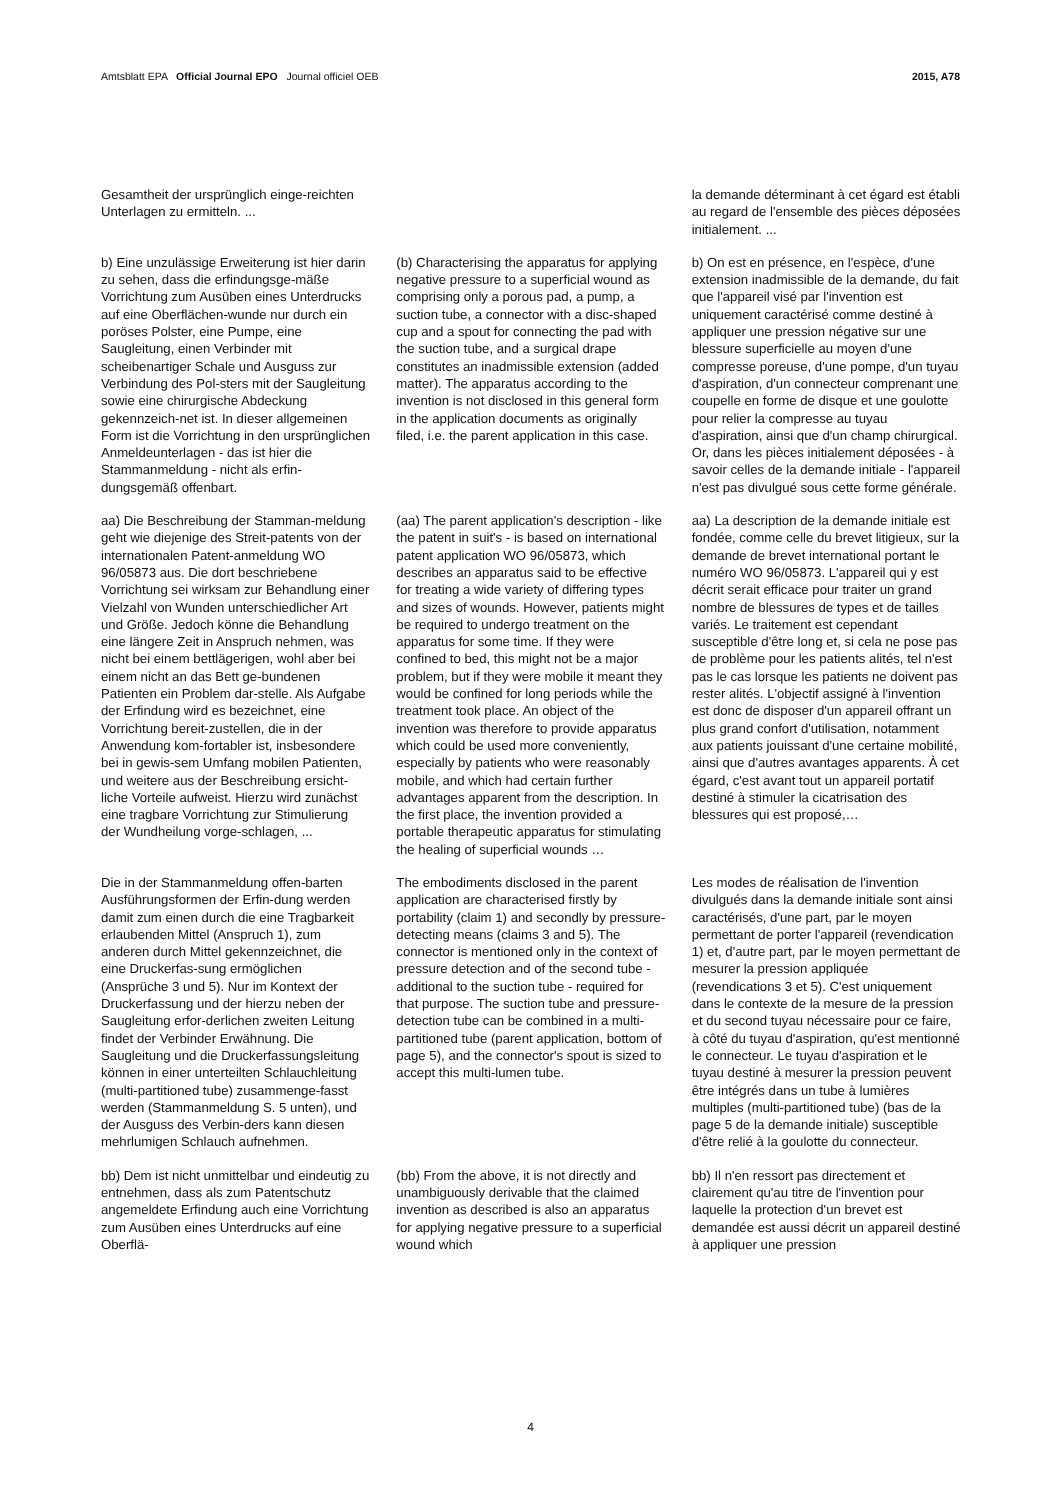Amtsblatt EPA Official Journal EPO Journal officiel OEB 2015, A78
Gesamtheit der ursprünglich einge-reichten Unterlagen zu ermitteln. ...
la demande déterminant à cet égard est établi au regard de l'ensemble des pièces déposées initialement. ...
b) Eine unzulässige Erweiterung ist hier darin zu sehen, dass die erfindungsge-mäße Vorrichtung zum Ausüben eines Unterdrucks auf eine Oberflächen-wunde nur durch ein poröses Polster, eine Pumpe, eine Saugleitung, einen Verbinder mit scheibenartiger Schale und Ausguss zur Verbindung des Pol-sters mit der Saugleitung sowie eine chirurgische Abdeckung gekennzeich-net ist. In dieser allgemeinen Form ist die Vorrichtung in den ursprünglichen Anmeldeunterlagen - das ist hier die Stammanmeldung - nicht als erfin-dungsgemäß offenbart.
(b) Characterising the apparatus for applying negative pressure to a superficial wound as comprising only a porous pad, a pump, a suction tube, a connector with a disc-shaped cup and a spout for connecting the pad with the suction tube, and a surgical drape constitutes an inadmissible extension (added matter). The apparatus according to the invention is not disclosed in this general form in the application documents as originally filed, i.e. the parent application in this case.
b) On est en présence, en l'espèce, d'une extension inadmissible de la demande, du fait que l'appareil visé par l'invention est uniquement caractérisé comme destiné à appliquer une pression négative sur une blessure superficielle au moyen d'une compresse poreuse, d'une pompe, d'un tuyau d'aspiration, d'un connecteur comprenant une coupelle en forme de disque et une goulotte pour relier la compresse au tuyau d'aspiration, ainsi que d'un champ chirurgical. Or, dans les pièces initialement déposées - à savoir celles de la demande initiale - l'appareil n'est pas divulgué sous cette forme générale.
aa) Die Beschreibung der Stamman-meldung geht wie diejenige des Streit-patents von der internationalen Patent-anmeldung WO 96/05873 aus. Die dort beschriebene Vorrichtung sei wirksam zur Behandlung einer Vielzahl von Wunden unterschiedlicher Art und Größe. Jedoch könne die Behandlung eine längere Zeit in Anspruch nehmen, was nicht bei einem bettlägerigen, wohl aber bei einem nicht an das Bett ge-bundenen Patienten ein Problem dar-stelle. Als Aufgabe der Erfindung wird es bezeichnet, eine Vorrichtung bereit-zustellen, die in der Anwendung kom-fortabler ist, insbesondere bei in gewis-sem Umfang mobilen Patienten, und weitere aus der Beschreibung ersicht-liche Vorteile aufweist. Hierzu wird zunächst eine tragbare Vorrichtung zur Stimulierung der Wundheilung vorge-schlagen, ...
(aa) The parent application's description - like the patent in suit's - is based on international patent application WO 96/05873, which describes an apparatus said to be effective for treating a wide variety of differing types and sizes of wounds. However, patients might be required to undergo treatment on the apparatus for some time. If they were confined to bed, this might not be a major problem, but if they were mobile it meant they would be confined for long periods while the treatment took place. An object of the invention was therefore to provide apparatus which could be used more conveniently, especially by patients who were reasonably mobile, and which had certain further advantages apparent from the description. In the first place, the invention provided a portable therapeutic apparatus for stimulating the healing of superficial wounds …
aa) La description de la demande initiale est fondée, comme celle du brevet litigieux, sur la demande de brevet international portant le numéro WO 96/05873. L'appareil qui y est décrit serait efficace pour traiter un grand nombre de blessures de types et de tailles variés. Le traitement est cependant susceptible d'être long et, si cela ne pose pas de problème pour les patients alités, tel n'est pas le cas lorsque les patients ne doivent pas rester alités. L'objectif assigné à l'invention est donc de disposer d'un appareil offrant un plus grand confort d'utilisation, notamment aux patients jouissant d'une certaine mobilité, ainsi que d'autres avantages apparents. À cet égard, c'est avant tout un appareil portatif destiné à stimuler la cicatrisation des blessures qui est proposé,…
Die in der Stammanmeldung offen-barten Ausführungsformen der Erfin-dung werden damit zum einen durch die eine Tragbarkeit erlaubenden Mittel (Anspruch 1), zum anderen durch Mittel gekennzeichnet, die eine Druckerfas-sung ermöglichen (Ansprüche 3 und 5). Nur im Kontext der Druckerfassung und der hierzu neben der Saugleitung erfor-derlichen zweiten Leitung findet der Verbinder Erwähnung. Die Saugleitung und die Druckerfassungsleitung können in einer unterteilten Schlauchleitung (multi-partitioned tube) zusammenge-fasst werden (Stammanmeldung S. 5 unten), und der Ausguss des Verbin-ders kann diesen mehrlumigen Schlauch aufnehmen.
The embodiments disclosed in the parent application are characterised firstly by portability (claim 1) and secondly by pressure-detecting means (claims 3 and 5). The connector is mentioned only in the context of pressure detection and of the second tube - additional to the suction tube - required for that purpose. The suction tube and pressure-detection tube can be combined in a multi-partitioned tube (parent application, bottom of page 5), and the connector's spout is sized to accept this multi-lumen tube.
Les modes de réalisation de l'invention divulgués dans la demande initiale sont ainsi caractérisés, d'une part, par le moyen permettant de porter l'appareil (revendication 1) et, d'autre part, par le moyen permettant de mesurer la pression appliquée (revendications 3 et 5). C'est uniquement dans le contexte de la mesure de la pression et du second tuyau nécessaire pour ce faire, à côté du tuyau d'aspiration, qu'est mentionné le connecteur. Le tuyau d'aspiration et le tuyau destiné à mesurer la pression peuvent être intégrés dans un tube à lumières multiples (multi-partitioned tube) (bas de la page 5 de la demande initiale) susceptible d'être relié à la goulotte du connecteur.
bb) Dem ist nicht unmittelbar und eindeutig zu entnehmen, dass als zum Patentschutz angemeldete Erfindung auch eine Vorrichtung zum Ausüben eines Unterdrucks auf eine Oberflä-
(bb) From the above, it is not directly and unambiguously derivable that the claimed invention as described is also an apparatus for applying negative pressure to a superficial wound which
bb) Il n'en ressort pas directement et clairement qu'au titre de l'invention pour laquelle la protection d'un brevet est demandée est aussi décrit un appareil destiné à appliquer une pression
4